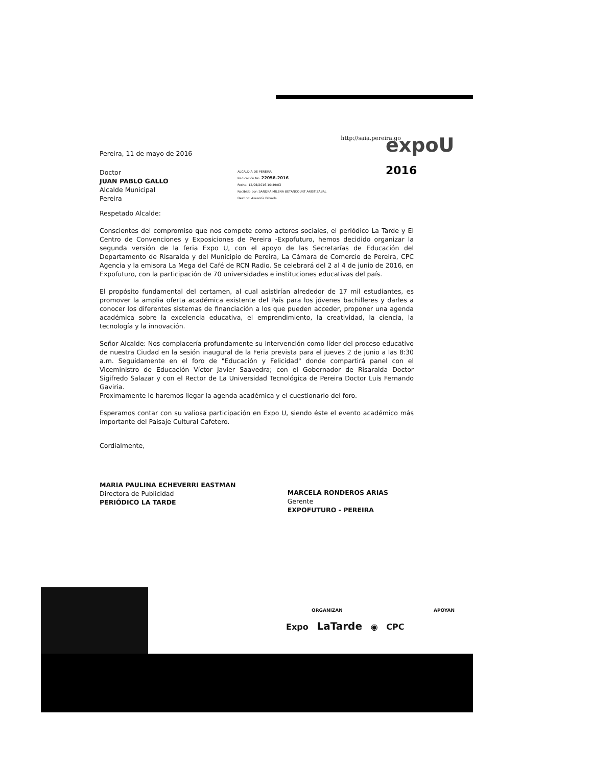expoU
2016
Pereira, 11 de mayo de 2016 http://saia.pereira.go
Doctor
JUAN PABLO GALLO
Alcalde Municipal
Pereira
ALCALDIA DE PEREIRA
Radicación No: 22058-2016
Fecha: 12/05/2016-10:49:03
Recibido por: SANDRA MILENA BETANCOURT ARISTIZABAL
Destino: Asesoría Privada
Respetado Alcalde:
Conscientes del compromiso que nos compete como actores sociales, el periódico La Tarde y El Centro de Convenciones y Exposiciones de Pereira -Expofuturo, hemos decidido organizar la segunda versión de la feria Expo U, con el apoyo de las Secretarías de Educación del Departamento de Risaralda y del Municipio de Pereira, La Cámara de Comercio de Pereira, CPC Agencia y la emisora La Mega del Café de RCN Radio. Se celebrará del 2 al 4 de junio de 2016, en Expofuturo, con la participación de 70 universidades e instituciones educativas del país.
El propósito fundamental del certamen, al cual asistirían alrededor de 17 mil estudiantes, es promover la amplia oferta académica existente del País para los jóvenes bachilleres y darles a conocer los diferentes sistemas de financiación a los que pueden acceder, proponer una agenda académica sobre la excelencia educativa, el emprendimiento, la creatividad, la ciencia, la tecnología y la innovación.
Señor Alcalde: Nos complacería profundamente su intervención como líder del proceso educativo de nuestra Ciudad en la sesión inaugural de la Feria prevista para el jueves 2 de junio a las 8:30 a.m. Seguidamente en el foro de "Educación y Felicidad" donde compartirá panel con el Viceministro de Educación Víctor Javier Saavedra; con el Gobernador de Risaralda Doctor Sigifredo Salazar y con el Rector de La Universidad Tecnológica de Pereira Doctor Luis Fernando Gaviria.
Proximamente le haremos llegar la agenda académica y el cuestionario del foro.
Esperamos contar con su valiosa participación en Expo U, siendo éste el evento académico más importante del Paisaje Cultural Cafetero.
Cordialmente,
MARIA PAULINA ECHEVERRI EASTMAN
Directora de Publicidad
PERIÓDICO LA TARDE
MARCELA RONDEROS ARIAS
Gerente
EXPOFUTURO - PEREIRA
ORGANIZAN APOYAN
Expo LaTarde ◉ CPC